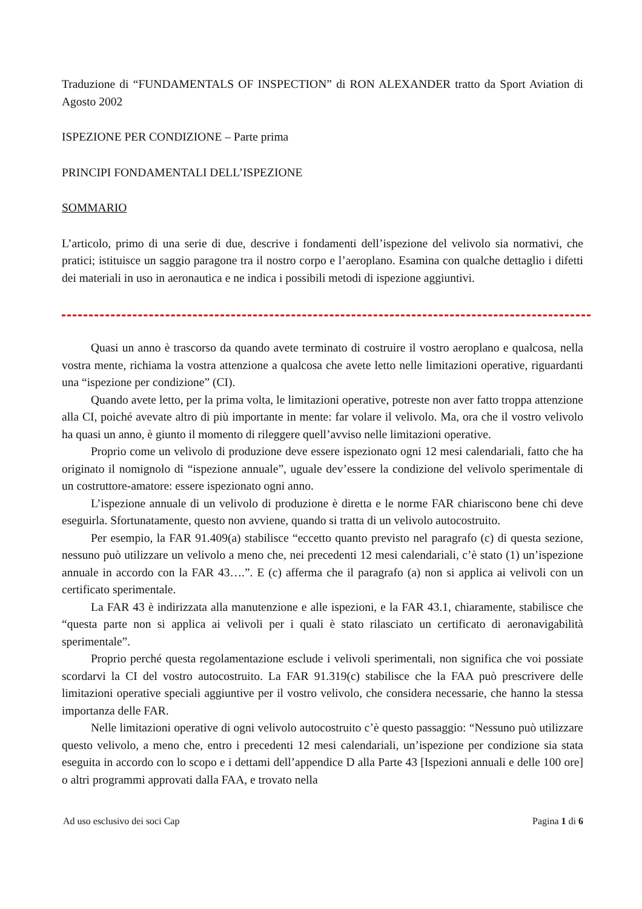Traduzione di “FUNDAMENTALS OF INSPECTION” di RON ALEXANDER tratto da Sport Aviation di Agosto 2002
ISPEZIONE PER CONDIZIONE – Parte prima
PRINCIPI FONDAMENTALI DELL’ISPEZIONE
SOMMARIO
L’articolo, primo di una serie di due, descrive i fondamenti dell’ispezione del velivolo sia normativi, che pratici; istituisce un saggio paragone tra il nostro corpo e l’aeroplano. Esamina con qualche dettaglio i difetti dei materiali in uso in aeronautica e ne indica i possibili metodi di ispezione aggiuntivi.
Quasi un anno è trascorso da quando avete terminato di costruire il vostro aeroplano e qualcosa, nella vostra mente, richiama la vostra attenzione a qualcosa che avete letto nelle limitazioni operative, riguardanti una “ispezione per condizione” (CI).
Quando avete letto, per la prima volta, le limitazioni operative, potreste non aver fatto troppa attenzione alla CI, poiché avevate altro di più importante in mente: far volare il velivolo. Ma, ora che il vostro velivolo ha quasi un anno, è giunto il momento di rileggere quell’avviso nelle limitazioni operative.
Proprio come un velivolo di produzione deve essere ispezionato ogni 12 mesi calendariali, fatto che ha originato il nomignolo di “ispezione annuale”, uguale dev’essere la condizione del velivolo sperimentale di un costruttore-amatore: essere ispezionato ogni anno.
L’ispezione annuale di un velivolo di produzione è diretta e le norme FAR chiariscono bene chi deve eseguirla. Sfortunatamente, questo non avviene, quando si tratta di un velivolo autocostruito.
Per esempio, la FAR 91.409(a) stabilisce “eccetto quanto previsto nel paragrafo (c) di questa sezione, nessuno può utilizzare un velivolo a meno che, nei precedenti 12 mesi calendariali, c’è stato (1) un’ispezione annuale in accordo con la FAR 43….”. E (c) afferma che il paragrafo (a) non si applica ai velivoli con un certificato sperimentale.
La FAR 43 è indirizzata alla manutenzione e alle ispezioni, e la FAR 43.1, chiaramente, stabilisce che “questa parte non si applica ai velivoli per i quali è stato rilasciato un certificato di aeronavigabilità sperimentale”.
Proprio perché questa regolamentazione esclude i velivoli sperimentali, non significa che voi possiate scordarvi la CI del vostro autocostruito. La FAR 91.319(c) stabilisce che la FAA può prescrivere delle limitazioni operative speciali aggiuntive per il vostro velivolo, che considera necessarie, che hanno la stessa importanza delle FAR.
Nelle limitazioni operative di ogni velivolo autocostruito c’è questo passaggio: “Nessuno può utilizzare questo velivolo, a meno che, entro i precedenti 12 mesi calendariali, un’ispezione per condizione sia stata eseguita in accordo con lo scopo e i dettami dell’appendice D alla Parte 43 [Ispezioni annuali e delle 100 ore] o altri programmi approvati dalla FAA, e trovato nella
Ad uso esclusivo dei soci Cap Pagina 1 di 6